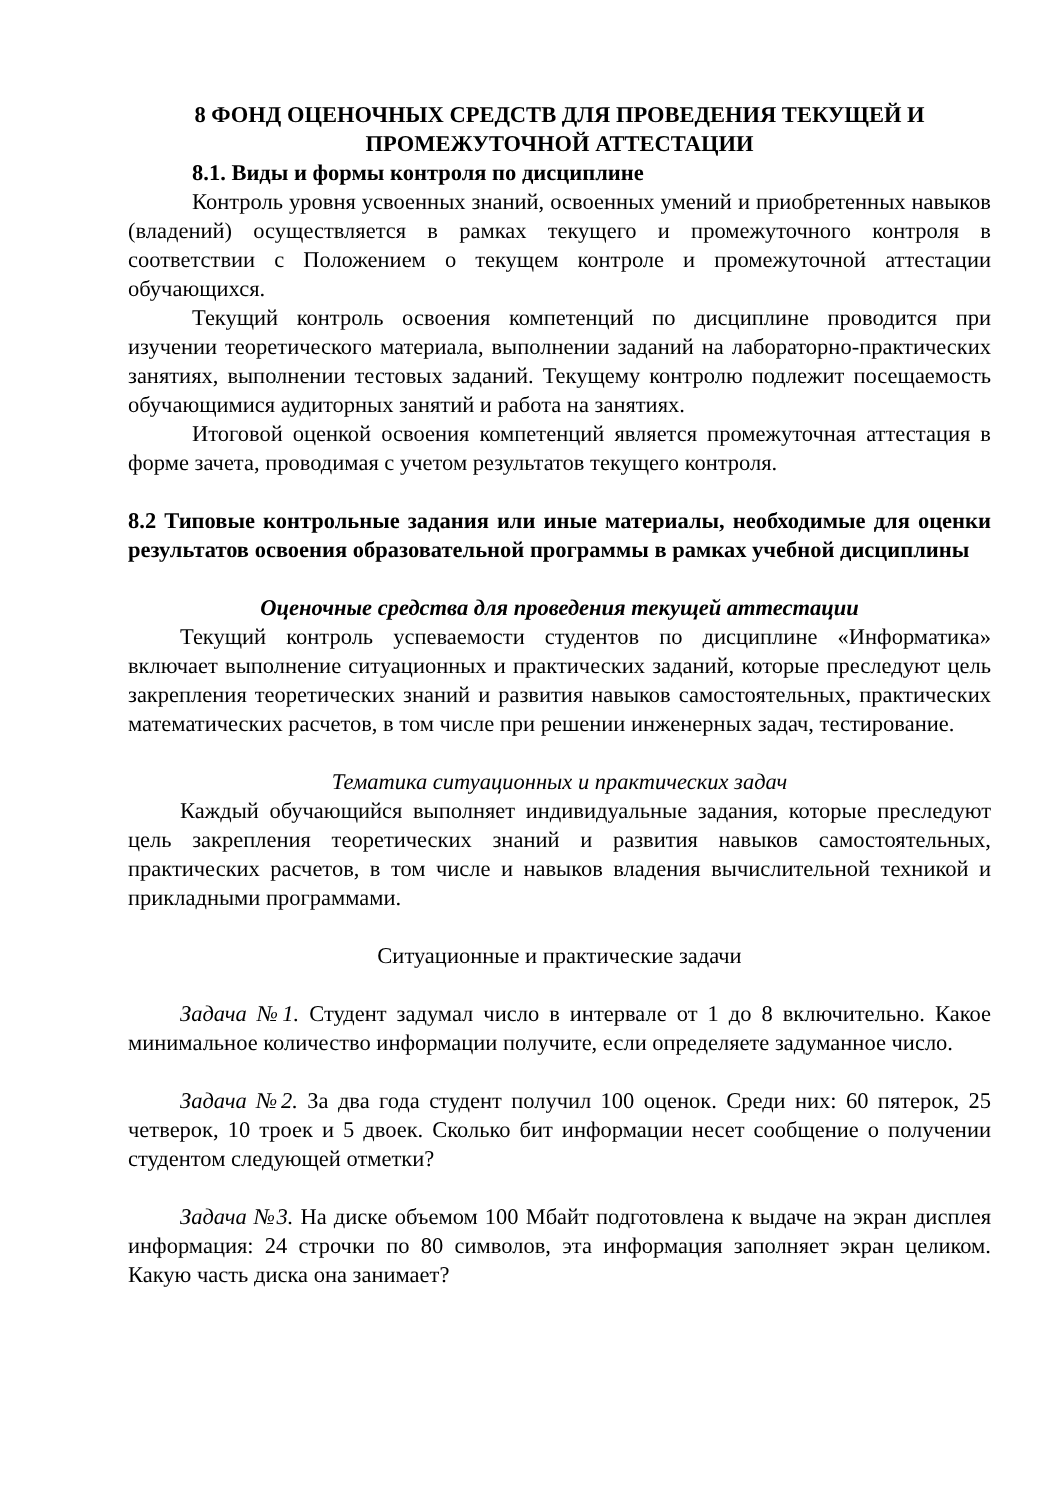8 ФОНД ОЦЕНОЧНЫХ СРЕДСТВ ДЛЯ ПРОВЕДЕНИЯ ТЕКУЩЕЙ И ПРОМЕЖУТОЧНОЙ АТТЕСТАЦИИ
8.1. Виды и формы контроля по дисциплине
Контроль уровня усвоенных знаний, освоенных умений и приобретенных навыков (владений) осуществляется в рамках текущего и промежуточного контроля в соответствии с Положением о текущем контроле и промежуточной аттестации обучающихся.
Текущий контроль освоения компетенций по дисциплине проводится при изучении теоретического материала, выполнении заданий на лабораторно-практических занятиях, выполнении тестовых заданий. Текущему контролю подлежит посещаемость обучающимися аудиторных занятий и работа на занятиях.
Итоговой оценкой освоения компетенций является промежуточная аттестация в форме зачета, проводимая с учетом результатов текущего контроля.
8.2 Типовые контрольные задания или иные материалы, необходимые для оценки результатов освоения образовательной программы в рамках учебной дисциплины
Оценочные средства для проведения текущей аттестации
Текущий контроль успеваемости студентов по дисциплине «Информатика» включает выполнение ситуационных и практических заданий, которые преследуют цель закрепления теоретических знаний и развития навыков самостоятельных, практических математических расчетов, в том числе при решении инженерных задач, тестирование.
Тематика ситуационных и практических задач
Каждый обучающийся выполняет индивидуальные задания, которые преследуют цель закрепления теоретических знаний и развития навыков самостоятельных, практических расчетов, в том числе и навыков владения вычислительной техникой и прикладными программами.
Ситуационные и практические задачи
Задача №1. Студент задумал число в интервале от 1 до 8 включительно. Какое минимальное количество информации получите, если определяете задуманное число.
Задача №2. За два года студент получил 100 оценок. Среди них: 60 пятерок, 25 четверок, 10 троек и 5 двоек. Сколько бит информации несет сообщение о получении студентом следующей отметки?
Задача №3. На диске объемом 100 Мбайт подготовлена к выдаче на экран дисплея информация: 24 строчки по 80 символов, эта информация заполняет экран целиком. Какую часть диска она занимает?